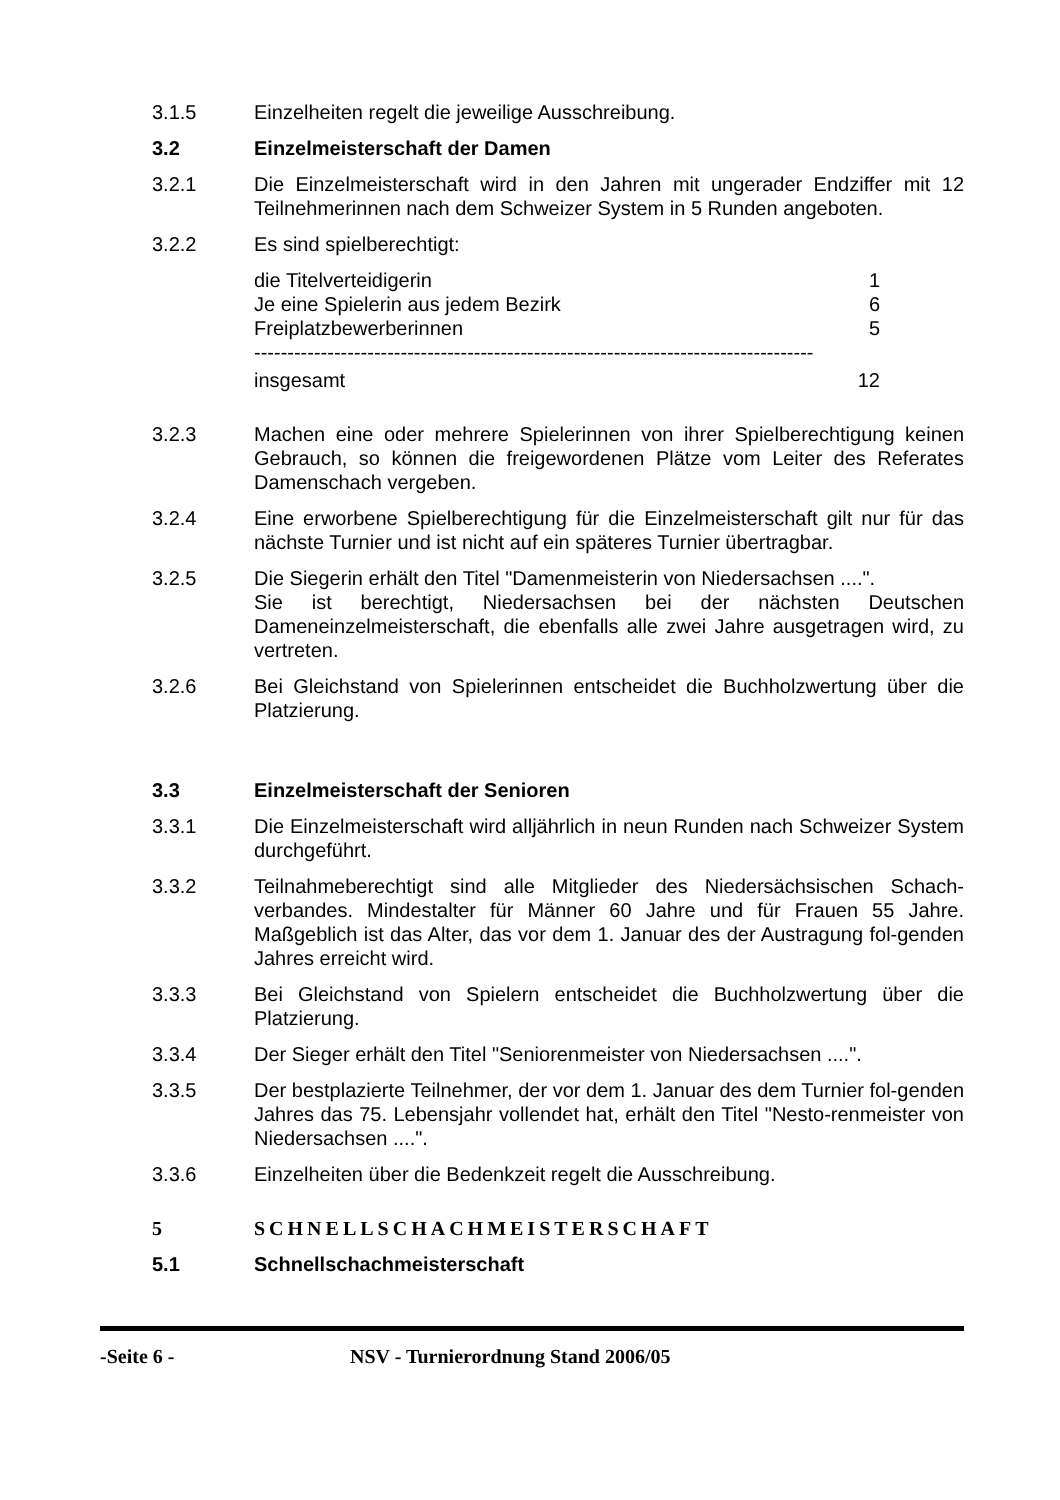3.1.5 Einzelheiten regelt die jeweilige Ausschreibung.
3.2 Einzelmeisterschaft der Damen
3.2.1 Die Einzelmeisterschaft wird in den Jahren mit ungerader Endziffer mit 12 Teilnehmerinnen nach dem Schweizer System in 5 Runden angeboten.
3.2.2 Es sind spielberechtigt:
die Titelverteidigerin 1
Je eine Spielerin aus jedem Bezirk 6
Freiplatzbewerberinnen 5
------------------------------------------------------------------------------------
insgesamt 12
3.2.3 Machen eine oder mehrere Spielerinnen von ihrer Spielberechtigung keinen Gebrauch, so können die freigewordenen Plätze vom Leiter des Referates Damenschach vergeben.
3.2.4 Eine erworbene Spielberechtigung für die Einzelmeisterschaft gilt nur für das nächste Turnier und ist nicht auf ein späteres Turnier übertragbar.
3.2.5 Die Siegerin erhält den Titel "Damenmeisterin von Niedersachsen ....".
Sie ist berechtigt, Niedersachsen bei der nächsten Deutschen Dameneinzelmeisterschaft, die ebenfalls alle zwei Jahre ausgetragen wird, zu vertreten.
3.2.6 Bei Gleichstand von Spielerinnen entscheidet die Buchholzwertung über die Platzierung.
3.3 Einzelmeisterschaft der Senioren
3.3.1 Die Einzelmeisterschaft wird alljährlich in neun Runden nach Schweizer System durchgeführt.
3.3.2 Teilnahmeberechtigt sind alle Mitglieder des Niedersächsischen Schach-verbandes. Mindestalter für Männer 60 Jahre und für Frauen 55 Jahre. Maßgeblich ist das Alter, das vor dem 1. Januar des der Austragung fol-genden Jahres erreicht wird.
3.3.3 Bei Gleichstand von Spielern entscheidet die Buchholzwertung über die Platzierung.
3.3.4 Der Sieger erhält den Titel "Seniorenmeister von Niedersachsen ....".
3.3.5 Der bestplazierte Teilnehmer, der vor dem 1. Januar des dem Turnier fol-genden Jahres das 75. Lebensjahr vollendet hat, erhält den Titel "Nesto-renmeister von Niedersachsen ....".
3.3.6 Einzelheiten über die Bedenkzeit regelt die Ausschreibung.
5 SCHNELLSCHACHMEISTERSCHAFT
5.1 Schnellschachmeisterschaft
-Seite 6 - NSV - Turnierordnung Stand 2006/05